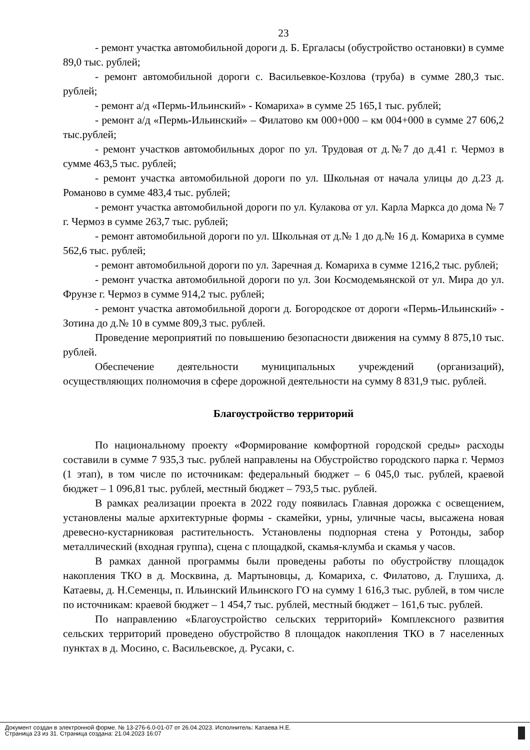23
- ремонт участка автомобильной дороги д. Б. Ергаласы (обустройство остановки) в сумме 89,0 тыс. рублей;
- ремонт автомобильной дороги с. Васильевкое-Козлова (труба) в сумме 280,3 тыс. рублей;
- ремонт а/д «Пермь-Ильинский» - Комариха» в сумме 25 165,1 тыс. рублей;
- ремонт а/д «Пермь-Ильинский» – Филатово км 000+000 – км 004+000 в сумме 27 606,2 тыс.рублей;
- ремонт участков автомобильных дорог по ул. Трудовая от д.№7 до д.41 г. Чермоз в сумме 463,5 тыс. рублей;
- ремонт участка автомобильной дороги по ул. Школьная от начала улицы до д.23 д. Романово в сумме 483,4 тыс. рублей;
- ремонт участка автомобильной дороги по ул. Кулакова от ул. Карла Маркса до дома № 7 г. Чермоз в сумме 263,7 тыс. рублей;
- ремонт автомобильной дороги по ул. Школьная от д.№ 1 до д.№ 16 д. Комариха в сумме 562,6 тыс. рублей;
- ремонт автомобильной дороги по ул. Заречная д. Комариха в сумме 1216,2 тыс. рублей;
- ремонт участка автомобильной дороги по ул. Зои Космодемьянской от ул. Мира до ул. Фрунзе г. Чермоз в сумме 914,2 тыс. рублей;
- ремонт участка автомобильной дороги д. Богородское от дороги «Пермь-Ильинский» - Зотина до д.№ 10 в сумме 809,3 тыс. рублей.
Проведение мероприятий по повышению безопасности движения на сумму 8 875,10 тыс. рублей.
Обеспечение деятельности муниципальных учреждений (организаций), осуществляющих полномочия в сфере дорожной деятельности на сумму 8 831,9 тыс. рублей.
Благоустройство территорий
По национальному проекту «Формирование комфортной городской среды» расходы составили в сумме 7 935,3 тыс. рублей направлены на Обустройство городского парка г. Чермоз (1 этап), в том числе по источникам: федеральный бюджет – 6 045,0 тыс. рублей, краевой бюджет – 1 096,81 тыс. рублей, местный бюджет – 793,5 тыс. рублей.
В рамках реализации проекта в 2022 году появилась Главная дорожка с освещением, установлены малые архитектурные формы - скамейки, урны, уличные часы, высажена новая древесно-кустарниковая растительность. Установлены подпорная стена у Ротонды, забор металлический (входная группа), сцена с площадкой, скамья-клумба и скамья у часов.
В рамках данной программы были проведены работы по обустройству площадок накопления ТКО в д. Москвина, д. Мартыновцы, д. Комариха, с. Филатово, д. Глушиха, д. Катаевы, д. Н.Семенцы, п. Ильинский Ильинского ГО на сумму 1 616,3 тыс. рублей, в том числе по источникам: краевой бюджет – 1 454,7 тыс. рублей, местный бюджет – 161,6 тыс. рублей.
По направлению «Благоустройство сельских территорий» Комплексного развития сельских территорий проведено обустройство 8 площадок накопления ТКО в 7 населенных пунктах в д. Мосино, с. Васильевское, д. Русаки, с.
Документ создан в электронной форме. № 13-276-6.0-01-07 от 26.04.2023. Исполнитель: Катаева Н.Е.
Страница 23 из 31. Страница создана: 21.04.2023 16:07